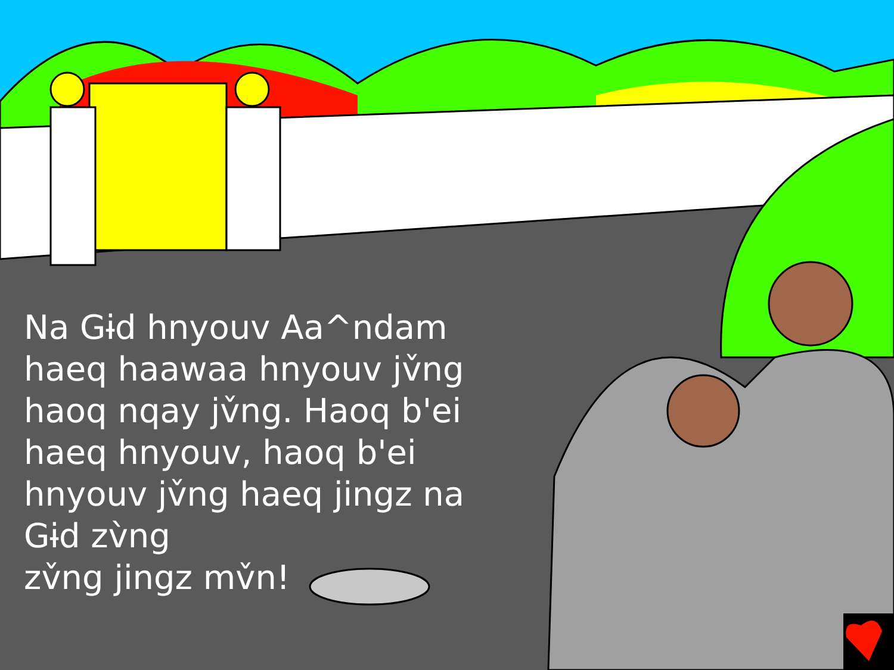Na Gɨd hnyouv Aa^ndam haeq haawaa hnyouv jv̌ng haoq nqay jv̌ng. Haoq b'ei haeq hnyouv, haoq b'ei hnyouv jv̌ng haeq jingz na Gɨd zv̀ng
zv̌ng jingz mv̌n!